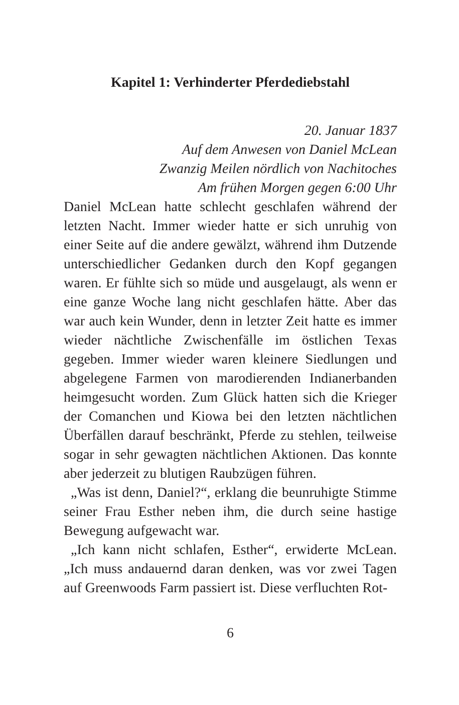Kapitel 1: Verhinderter Pferdediebstahl
20. Januar 1837
Auf dem Anwesen von Daniel McLean
Zwanzig Meilen nördlich von Nachitoches
Am frühen Morgen gegen 6:00 Uhr
Daniel McLean hatte schlecht geschlafen während der letzten Nacht. Immer wieder hatte er sich unruhig von einer Seite auf die andere gewälzt, während ihm Dutzende unterschiedlicher Gedanken durch den Kopf gegangen waren. Er fühlte sich so müde und ausgelaugt, als wenn er eine ganze Woche lang nicht geschlafen hätte. Aber das war auch kein Wunder, denn in letzter Zeit hatte es immer wieder nächtliche Zwischenfälle im östlichen Texas gegeben. Immer wieder waren kleinere Siedlungen und abgelegene Farmen von marodierenden Indianerbanden heimgesucht worden. Zum Glück hatten sich die Krieger der Comanchen und Kiowa bei den letzten nächtlichen Überfällen darauf beschränkt, Pferde zu stehlen, teilweise sogar in sehr gewagten nächtlichen Aktionen. Das konnte aber jederzeit zu blutigen Raubzügen führen.
„Was ist denn, Daniel?“, erklang die beunruhigte Stimme seiner Frau Esther neben ihm, die durch seine hastige Bewegung aufgewacht war.
„Ich kann nicht schlafen, Esther“, erwiderte McLean. „Ich muss andauernd daran denken, was vor zwei Tagen auf Greenwoods Farm passiert ist. Diese verfluchten Rot-
6